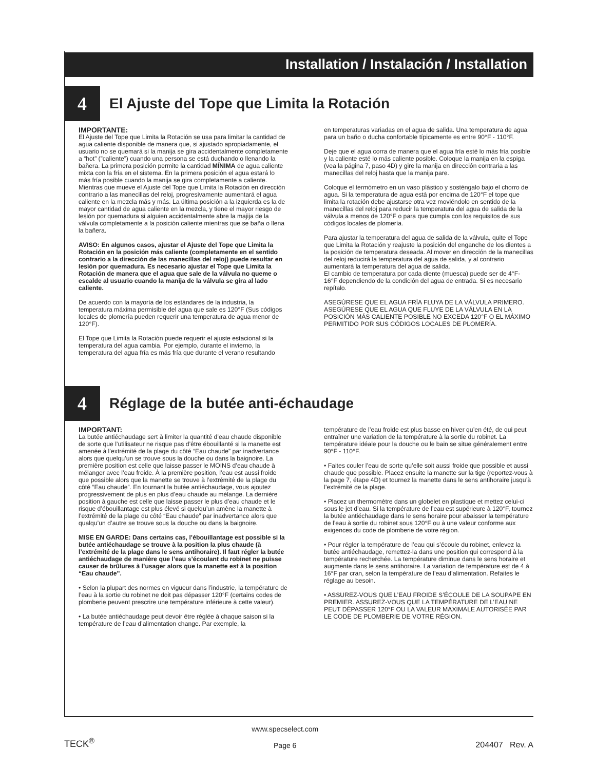Installation / Instalación / Installation
4
El Ajuste del Tope que Limita la Rotación
IMPORTANTE:
El Ajuste del Tope que Limita la Rotación se usa para limitar la cantidad de agua caliente disponible de manera que, si ajustado apropiadamente, el usuario no se quemará si la manija se gira accidentalmente completamente a “hot” (”caliente”) cuando una persona se está duchando o llenando la bañera. La primera posición permite la cantidad MÍNIMA de agua caliente mixta con la fría en el sistema. En la primera posición el agua estará lo más fría posible cuando la manija se gira completamente a caliente. Mientras que mueve el Ajuste del Tope que Limita la Rotación en dirección contrario a las manecillas del reloj, progresivamente aumentará el agua caliente en la mezcla más y más. La última posición a la izquierda es la de mayor cantidad de agua caliente en la mezcla, y tiene el mayor riesgo de lesión por quemadura si alguien accidentalmente abre la majija de la válvula completamente a la posición caliente mientras que se baña o llena la bañera.
AVISO: En algunos casos, ajustar el Ajuste del Tope que Limita la Rotación en la posición más caliente (completamente en el sentido contrario a la dirección de las manecillas del reloj) puede resultar en lesión por quemadura. Es necesario ajustar el Tope que Limita la Rotación de manera que el agua que sale de la válvula no queme o escalde al usuario cuando la manija de la válvula se gira al lado caliente.
De acuerdo con la mayoría de los estándares de la industria, la temperatura máxima permisible del agua que sale es 120°F (Sus códigos locales de plomería pueden requerir una temperatura de agua menor de 120°F).
El Tope que Limita la Rotación puede requerir el ajuste estacional si la temperatura del agua cambia. Por ejemplo, durante el invierno, la temperatura del agua fría es más fría que durante el verano resultando
en temperaturas variadas en el agua de salida. Una temperatura de agua para un baño o ducha confortable típicamente es entre 90°F - 110°F.
Deje que el agua corra de manera que el agua fría esté lo más fría posible y la caliente esté lo más caliente posible. Coloque la manija en la espiga (vea la página 7, paso 4D) y gire la manija en dirección contraria a las manecillas del reloj hasta que la manija pare.
Coloque el termómetro en un vaso plástico y sosténgalo bajo el chorro de agua. Si la temperatura de agua está por encima de 120°F el tope que limita la rotación debe ajustarse otra vez moviéndolo en sentido de la manecillas del reloj para reducir la temperatura del agua de salida de la válvula a menos de 120°F o para que cumpla con los requisitos de sus códigos locales de plomería.
Para ajustar la temperatura del agua de salida de la válvula, quite el Tope que Limita la Rotación y reajuste la posición del enganche de los dientes a la posición de temperatura deseada. Al mover en dirección de la manecillas del reloj reducirá la temperatura del agua de salida, y al contrario aumentará la temperatura del agua de salida.
El cambio de temperatura por cada diente (muesca) puede ser de 4°F-16°F dependiendo de la condición del agua de entrada. Si es necesario repítalo.
ASEGÚRESE QUE EL AGUA FRÍA FLUYA DE LA VÁLVULA PRIMERO. ASEGÚRESE QUE EL AGUA QUE FLUYE DE LA VÁLVULA EN LA POSICIÓN MÁS CALIENTE POSIBLE NO EXCEDA 120°F O EL MÁXIMO PERMITIDO POR SUS CÓDIGOS LOCALES DE PLOMERÍA.
4
Réglage de la butée anti-échaudage
IMPORTANT:
La butée antiéchaudage sert à limiter la quantité d’eau chaude disponible de sorte que l’utilisateur ne risque pas d’être ébouillanté si la manette est amenée à l’extrémité de la plage du côté “Eau chaude” par inadvertance alors que quelqu’un se trouve sous la douche ou dans la baignoire. La première position est celle que laisse passer le MOINS d’eau chaude à mélanger avec l’eau froide. À la première position, l’eau est aussi froide que possible alors que la manette se trouve à l’extrémité de la plage du côté “Eau chaude”. En tournant la butée antiéchaudage, vous ajoutez progressivement de plus en plus d’eau chaude au mélange. La dernière position à gauche est celle que laisse passer le plus d’eau chaude et le risque d’ébouillantage est plus élevé si quelqu’un amène la manette à l’extrémité de la plage du côté “Eau chaude” par inadvertance alors que qualqu’un d’autre se trouve sous la douche ou dans la baignoire.
MISE EN GARDE: Dans certains cas, l’ébouillantage est possible si la butée antiéchaudage se trouve à la position la plus chaude (à l’extrémité de la plage dans le sens antihoraire). Il faut régler la butée antiéchaudage de manière que l’eau s’écoulant du robinet ne puisse causer de brûlures à l’usager alors que la manette est à la position “Eau chaude”.
• Selon la plupart des normes en vigueur dans l’industrie, la température de l’eau à la sortie du robinet ne doit pas dépasser 120°F (certains codes de plomberie peuvent prescrire une température inférieure à cette valeur).
• La butée antiéchaudage peut devoir être réglée à chaque saison si la température de l’eau d’alimentation change. Par exemple, la
température de l’eau froide est plus basse en hiver qu’en été, de qui peut entraîner une variation de la température à la sortie du robinet. La température idéale pour la douche ou le bain se situe généralement entre 90°F - 110°F.
• Faites couler l’eau de sorte qu’elle soit aussi froide que possible et aussi chaude que possible. Placez ensuite la manette sur la tige (reportez-vous à la page 7, étape 4D) et tournez la manette dans le sens antihoraire jusqu’à l’extrémité de la plage.
• Placez un thermomètre dans un globelet en plastique et mettez celui-ci sous le jet d’eau. Si la température de l’eau est supérieure à 120°F, tournez la butée antiéchaudage dans le sens horaire pour abaisser la température de l’eau à sortie du robinet sous 120°F ou à une valeur conforme aux exigences du code de plomberie de votre région.
• Pour régler la température de l’eau qui s’écoule du robinet, enlevez la butée antiéchaudage, remettez-la dans une position qui correspond à la température recherchée. La température diminue dans le sens horaire et augmente dans le sens antihoraire. La variation de température est de 4 à 16°F par cran, selon la température de l’eau d’alimentation. Refaites le réglage au besoin.
• ASSUREZ-VOUS QUE L’EAU FROIDE S’ÉCOULE DE LA SOUPAPE EN PREMIER. ASSUREZ-VOUS QUE LA TEMPÉRATURE DE L’EAU NE PEUT DÉPASSER 120°F OU LA VALEUR MAXIMALE AUTORISÉE PAR LE CODE DE PLOMBERIE DE VOTRE RÉGION.
TECK<sup>®</sup>
www.specselect.com
Page 6
204407 Rev. A